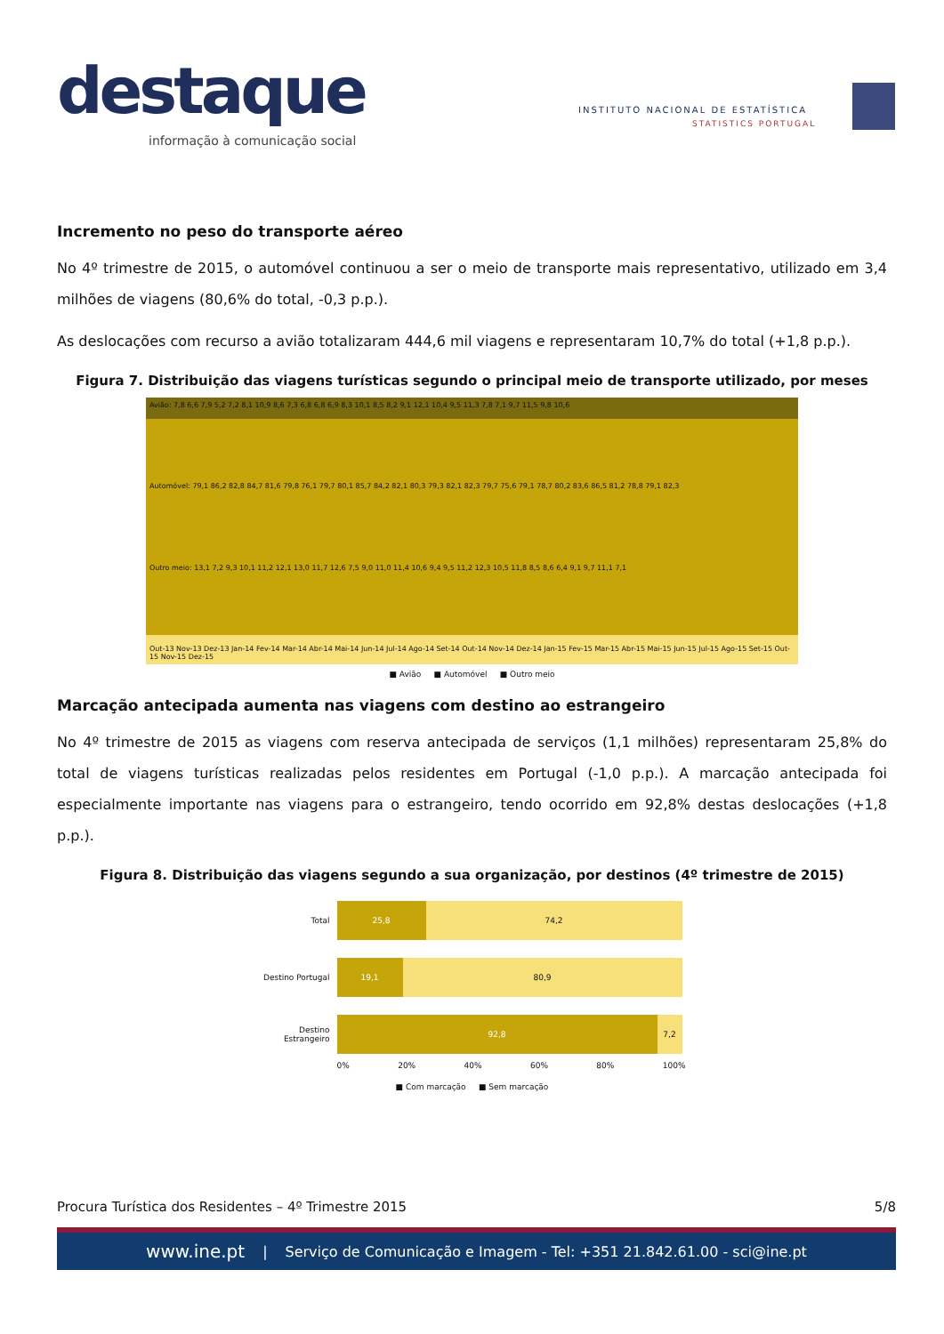destaque
informação à comunicação social
INSTITUTO NACIONAL DE ESTATÍSTICA
STATISTICS PORTUGAL
Incremento no peso do transporte aéreo
No 4º trimestre de 2015, o automóvel continuou a ser o meio de transporte mais representativo, utilizado em 3,4 milhões de viagens (80,6% do total, -0,3 p.p.).
As deslocações com recurso a avião totalizaram 444,6 mil viagens e representaram 10,7% do total (+1,8 p.p.).
Figura 7. Distribuição das viagens turísticas segundo o principal meio de transporte utilizado, por meses
Avião: 7,8 6,6 7,9 5,2 7,2 8,1 10,9 8,6 7,3 6,8 6,8 6,9 8,3 10,1 8,5 8,2 9,1 12,1 10,4 9,5 11,3 7,8 7,1 9,7 11,5 9,8 10,6 Automóvel: 79,1 86,2 82,8 84,7 81,6 79,8 76,1 79,7 80,1 85,7 84,2 82,1 80,3 79,3 82,1 82,3 79,7 75,6 79,1 78,7 80,2 83,6 86,5 81,2 78,8 79,1 82,3 Outro meio: 13,1 7,2 9,3 10,1 11,2 12,1 13,0 11,7 12,6 7,5 9,0 11,0 11,4 10,6 9,4 9,5 11,2 12,3 10,5 11,8 8,5 8,6 6,4 9,1 9,7 11,1 7,1 Out-13 Nov-13 Dez-13 Jan-14 Fev-14 Mar-14 Abr-14 Mai-14 Jun-14 Jul-14 Ago-14 Set-14 Out-14 Nov-14 Dez-14 Jan-15 Fev-15 Mar-15 Abr-15 Mai-15 Jun-15 Jul-15 Ago-15 Set-15 Out-15 Nov-15 Dez-15
■ Avião ■ Automóvel ■ Outro meio
Marcação antecipada aumenta nas viagens com destino ao estrangeiro
No 4º trimestre de 2015 as viagens com reserva antecipada de serviços (1,1 milhões) representaram 25,8% do total de viagens turísticas realizadas pelos residentes em Portugal (-1,0 p.p.). A marcação antecipada foi especialmente importante nas viagens para o estrangeiro, tendo ocorrido em 92,8% destas deslocações (+1,8 p.p.).
Figura 8. Distribuição das viagens segundo a sua organização, por destinos (4º trimestre de 2015)
Total 25,8 74,2
Destino Portugal 19,1 80,9
Destino Estrangeiro 92,8 7,2
0% 20% 40% 60% 80% 100%
■ Com marcação ■ Sem marcação
Procura Turística dos Residentes – 4º Trimestre 2015 5/8
www.ine.pt | Serviço de Comunicação e Imagem - Tel: +351 21.842.61.00 - sci@ine.pt